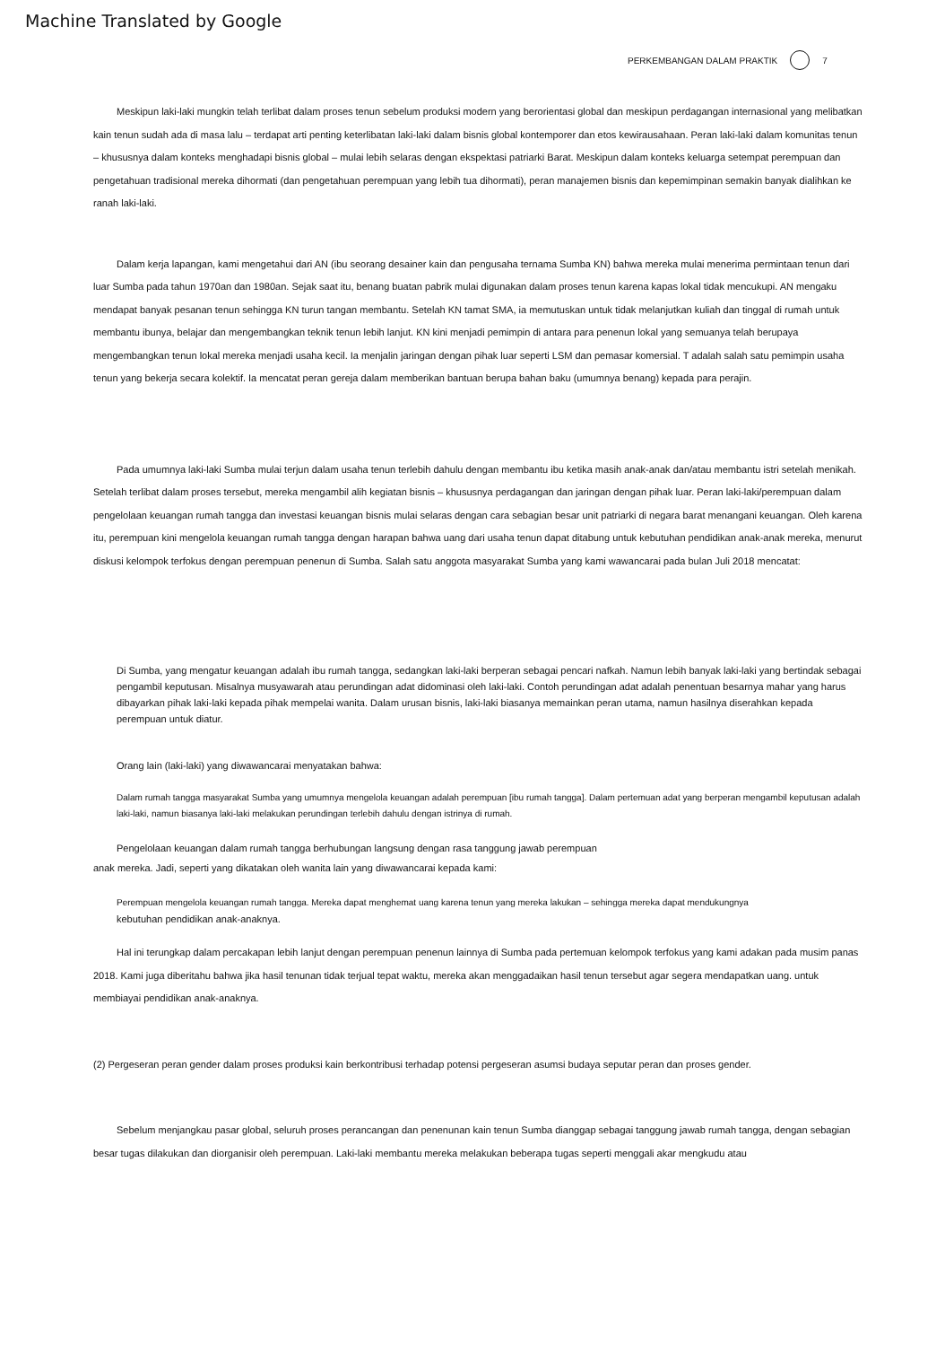Machine Translated by Google
PERKEMBANGAN DALAM PRAKTIK 7
Meskipun laki-laki mungkin telah terlibat dalam proses tenun sebelum produksi modern yang berorientasi global dan meskipun perdagangan internasional yang melibatkan kain tenun sudah ada di masa lalu – terdapat arti penting keterlibatan laki-laki dalam bisnis global kontemporer dan etos kewirausahaan. Peran laki-laki dalam komunitas tenun – khususnya dalam konteks menghadapi bisnis global – mulai lebih selaras dengan ekspektasi patriarki Barat. Meskipun dalam konteks keluarga setempat perempuan dan pengetahuan tradisional mereka dihormati (dan pengetahuan perempuan yang lebih tua dihormati), peran manajemen bisnis dan kepemimpinan semakin banyak dialihkan ke ranah laki-laki.
Dalam kerja lapangan, kami mengetahui dari AN (ibu seorang desainer kain dan pengusaha ternama Sumba KN) bahwa mereka mulai menerima permintaan tenun dari luar Sumba pada tahun 1970an dan 1980an. Sejak saat itu, benang buatan pabrik mulai digunakan dalam proses tenun karena kapas lokal tidak mencukupi. AN mengaku mendapat banyak pesanan tenun sehingga KN turun tangan membantu. Setelah KN tamat SMA, ia memutuskan untuk tidak melanjutkan kuliah dan tinggal di rumah untuk membantu ibunya, belajar dan mengembangkan teknik tenun lebih lanjut. KN kini menjadi pemimpin di antara para penenun lokal yang semuanya telah berupaya mengembangkan tenun lokal mereka menjadi usaha kecil. Ia menjalin jaringan dengan pihak luar seperti LSM dan pemasar komersial. T adalah salah satu pemimpin usaha tenun yang bekerja secara kolektif. Ia mencatat peran gereja dalam memberikan bantuan berupa bahan baku (umumnya benang) kepada para perajin.
Pada umumnya laki-laki Sumba mulai terjun dalam usaha tenun terlebih dahulu dengan membantu ibu ketika masih anak-anak dan/atau membantu istri setelah menikah. Setelah terlibat dalam proses tersebut, mereka mengambil alih kegiatan bisnis – khususnya perdagangan dan jaringan dengan pihak luar. Peran laki-laki/perempuan dalam pengelolaan keuangan rumah tangga dan investasi keuangan bisnis mulai selaras dengan cara sebagian besar unit patriarki di negara barat menangani keuangan. Oleh karena itu, perempuan kini mengelola keuangan rumah tangga dengan harapan bahwa uang dari usaha tenun dapat ditabung untuk kebutuhan pendidikan anak-anak mereka, menurut diskusi kelompok terfokus dengan perempuan penenun di Sumba. Salah satu anggota masyarakat Sumba yang kami wawancarai pada bulan Juli 2018 mencatat:
Di Sumba, yang mengatur keuangan adalah ibu rumah tangga, sedangkan laki-laki berperan sebagai pencari nafkah. Namun lebih banyak laki-laki yang bertindak sebagai pengambil keputusan. Misalnya musyawarah atau perundingan adat didominasi oleh laki-laki. Contoh perundingan adat adalah penentuan besarnya mahar yang harus dibayarkan pihak laki-laki kepada pihak mempelai wanita. Dalam urusan bisnis, laki-laki biasanya memainkan peran utama, namun hasilnya diserahkan kepada perempuan untuk diatur.
Orang lain (laki-laki) yang diwawancarai menyatakan bahwa:
Dalam rumah tangga masyarakat Sumba yang umumnya mengelola keuangan adalah perempuan [ibu rumah tangga]. Dalam pertemuan adat yang berperan mengambil keputusan adalah laki-laki, namun biasanya laki-laki melakukan perundingan terlebih dahulu dengan istrinya di rumah.
Pengelolaan keuangan dalam rumah tangga berhubungan langsung dengan rasa tanggung jawab perempuan
anak mereka. Jadi, seperti yang dikatakan oleh wanita lain yang diwawancarai kepada kami:
Perempuan mengelola keuangan rumah tangga. Mereka dapat menghemat uang karena tenun yang mereka lakukan – sehingga mereka dapat mendukungnya
kebutuhan pendidikan anak-anaknya.
Hal ini terungkap dalam percakapan lebih lanjut dengan perempuan penenun lainnya di Sumba pada pertemuan kelompok terfokus yang kami adakan pada musim panas 2018. Kami juga diberitahu bahwa jika hasil tenunan tidak terjual tepat waktu, mereka akan menggadaikan hasil tenun tersebut agar segera mendapatkan uang. untuk membiayai pendidikan anak-anaknya.
(2) Pergeseran peran gender dalam proses produksi kain berkontribusi terhadap potensi pergeseran asumsi budaya seputar peran dan proses gender.
Sebelum menjangkau pasar global, seluruh proses perancangan dan penenunan kain tenun Sumba dianggap sebagai tanggung jawab rumah tangga, dengan sebagian besar tugas dilakukan dan diorganisir oleh perempuan. Laki-laki membantu mereka melakukan beberapa tugas seperti menggali akar mengkudu atau